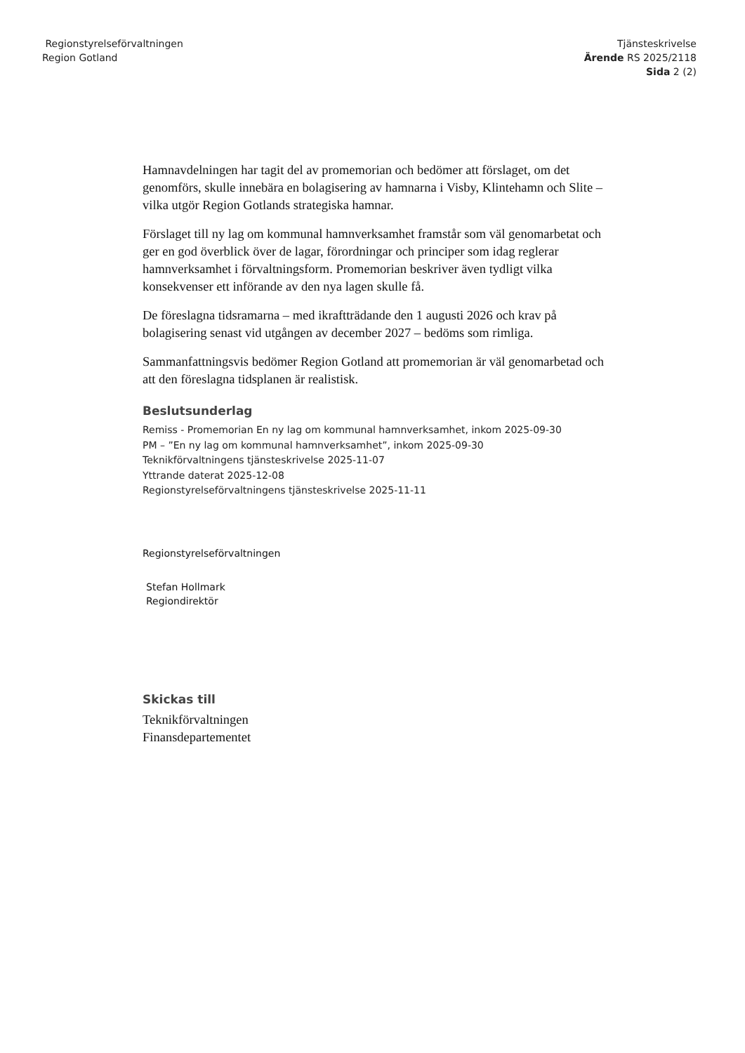Regionstyrelseförvaltningen
Region Gotland
Tjänsteskrivelse
Ärende RS 2025/2118
Sida 2 (2)
Hamnavdelningen har tagit del av promemorian och bedömer att förslaget, om det genomförs, skulle innebära en bolagisering av hamnarna i Visby, Klintehamn och Slite – vilka utgör Region Gotlands strategiska hamnar.
Förslaget till ny lag om kommunal hamnverksamhet framstår som väl genomarbetat och ger en god överblick över de lagar, förordningar och principer som idag reglerar hamnverksamhet i förvaltningsform. Promemorian beskriver även tydligt vilka konsekvenser ett införande av den nya lagen skulle få.
De föreslagna tidsramarna – med ikraftträdande den 1 augusti 2026 och krav på bolagisering senast vid utgången av december 2027 – bedöms som rimliga.
Sammanfattningsvis bedömer Region Gotland att promemorian är väl genomarbetad och att den föreslagna tidsplanen är realistisk.
Beslutsunderlag
Remiss - Promemorian En ny lag om kommunal hamnverksamhet, inkom 2025-09-30
PM – ”En ny lag om kommunal hamnverksamhet”, inkom 2025-09-30
Teknikförvaltningens tjänsteskrivelse 2025-11-07
Yttrande daterat 2025-12-08
Regionstyrelseförvaltningens tjänsteskrivelse 2025-11-11
Regionstyrelseförvaltningen
Stefan Hollmark
Regiondirektör
Skickas till
Teknikförvaltningen
Finansdepartementet